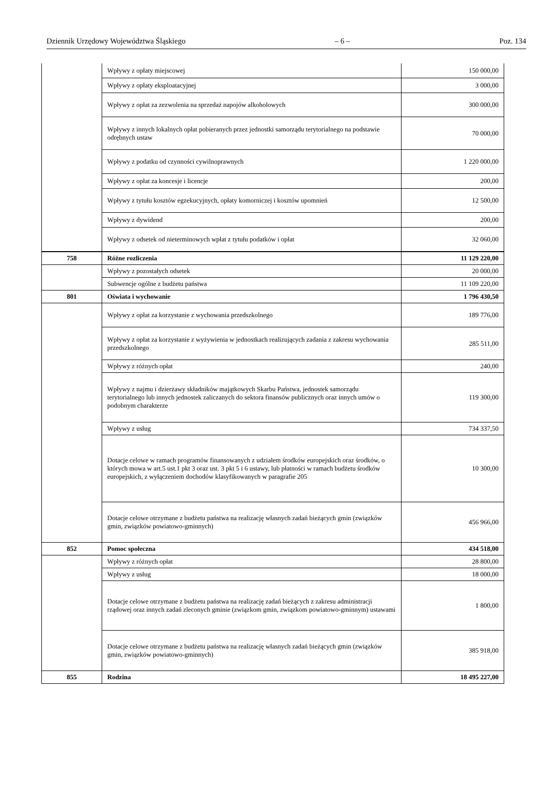Dziennik Urzędowy Województwa Śląskiego – 6 – Poz. 134
| | Wpływy z opłaty miejscowej | 150 000,00 |
| | Wpływy z opłaty eksploatacyjnej | 3 000,00 |
| | Wpływy z opłat za zezwolenia na sprzedaż napojów alkoholowych | 300 000,00 |
| | Wpływy z innych lokalnych opłat pobieranych przez jednostki samorządu terytorialnego na podstawie odrębnych ustaw | 70 000,00 |
| | Wpływy z podatku od czynności cywilnoprawnych | 1 220 000,00 |
| | Wpływy z opłat za koncesje i licencje | 200,00 |
| | Wpływy z tytułu kosztów egzekucyjnych, opłaty komorniczej i kosztów upomnień | 12 500,00 |
| | Wpływy z dywidend | 200,00 |
| | Wpływy z odsetek od nieterminowych wpłat z tytułu podatków i opłat | 32 060,00 |
| 758 | Różne rozliczenia | 11 129 220,00 |
| | Wpływy z pozostałych odsetek | 20 000,00 |
| | Subwencje ogólne z budżetu państwa | 11 109 220,00 |
| 801 | Oświata i wychowanie | 1 796 430,50 |
| | Wpływy z opłat za korzystanie z wychowania przedszkolnego | 189 776,00 |
| | Wpływy z opłat za korzystanie z wyżywienia w jednostkach realizujących zadania z zakresu wychowania przedszkolnego | 285 511,00 |
| | Wpływy z różnych opłat | 240,00 |
| | Wpływy z najmu i dzierżawy składników majątkowych Skarbu Państwa, jednostek samorządu terytorialnego lub innych jednostek zaliczanych do sektora finansów publicznych oraz innych umów o podobnym charakterze | 119 300,00 |
| | Wpływy z usług | 734 337,50 |
| | Dotacje celowe w ramach programów finansowanych z udziałem środków europejskich oraz środków, o których mowa w art.5 ust.1 pkt 3 oraz ust. 3 pkt 5 i 6 ustawy, lub płatności w ramach budżetu środków europejskich, z wyłączeniem dochodów klasyfikowanych w paragrafie 205 | 10 300,00 |
| | Dotacje celowe otrzymane z budżetu państwa na realizację własnych zadań bieżących gmin (związków gmin, związków powiatowo-gminnych) | 456 966,00 |
| 852 | Pomoc społeczna | 434 518,00 |
| | Wpływy z różnych opłat | 28 800,00 |
| | Wpływy z usług | 18 000,00 |
| | Dotacje celowe otrzymane z budżetu państwa na realizację zadań bieżących z zakresu administracji rządowej oraz innych zadań zleconych gminie (związkom gmin, związkom powiatowo-gminnym) ustawami | 1 800,00 |
| | Dotacje celowe otrzymane z budżetu państwa na realizację własnych zadań bieżących gmin (związków gmin, związków powiatowo-gminnych) | 385 918,00 |
| 855 | Rodzina | 18 495 227,00 |